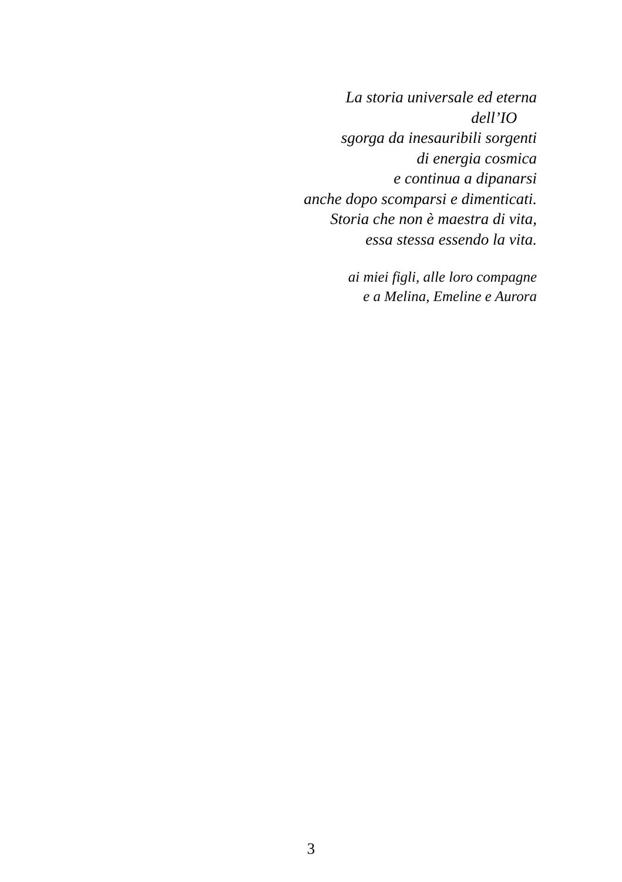La storia universale ed eterna
dell’IO
sgorga da inesauribili sorgenti
di energia cosmica
e continua a dipanarsi
anche dopo scomparsi e dimenticati.
Storia che non è maestra di vita,
essa stessa essendo la vita.
ai miei figli, alle loro compagne
e a Melina, Emeline e Aurora
3